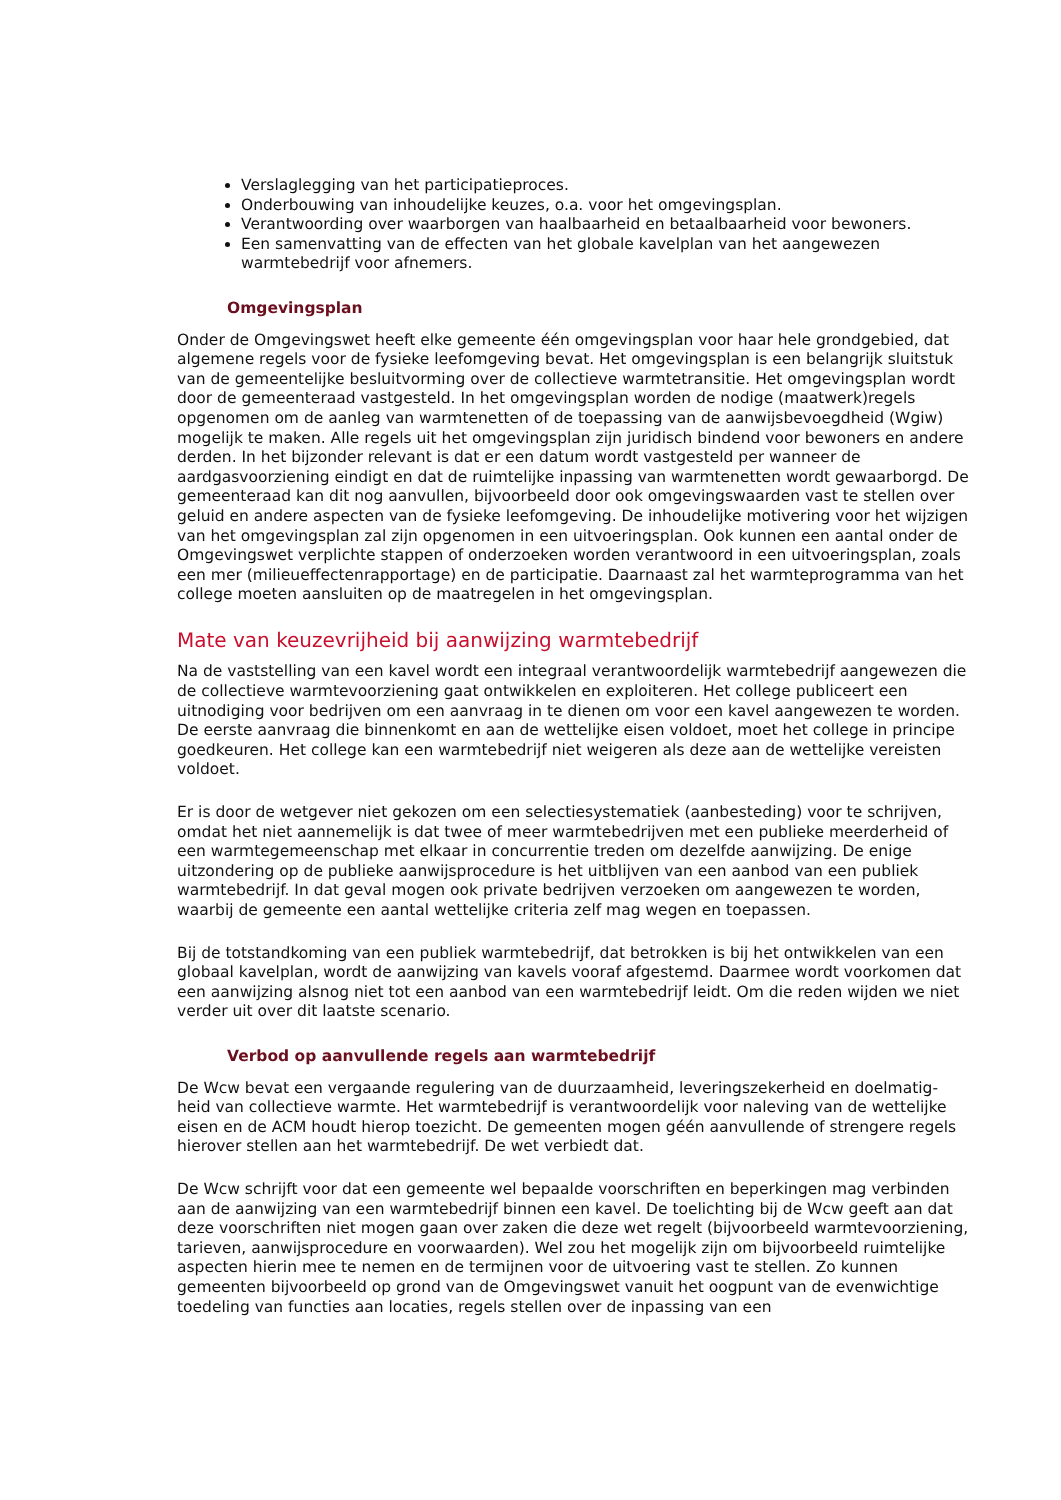Verslaglegging van het participatieproces.
Onderbouwing van inhoudelijke keuzes, o.a. voor het omgevingsplan.
Verantwoording over waarborgen van haalbaarheid en betaalbaarheid voor bewoners.
Een samenvatting van de effecten van het globale kavelplan van het aangewezen warmtebedrijf voor afnemers.
Omgevingsplan
Onder de Omgevingswet heeft elke gemeente één omgevingsplan voor haar hele grondgebied, dat algemene regels voor de fysieke leefomgeving bevat. Het omgevingsplan is een belangrijk sluitstuk van de gemeentelijke besluitvorming over de collectieve warmtetransitie. Het omgevingsplan wordt door de gemeenteraad vastgesteld. In het omgevingsplan worden de nodige (maatwerk)regels opgenomen om de aanleg van warmtenetten of de toepassing van de aanwijsbevoegdheid (Wgiw) mogelijk te maken. Alle regels uit het omgevingsplan zijn juridisch bindend voor bewoners en andere derden. In het bijzonder relevant is dat er een datum wordt vastgesteld per wanneer de aardgasvoorziening eindigt en dat de ruimtelijke inpassing van warmtenetten wordt gewaarborgd. De gemeenteraad kan dit nog aanvullen, bijvoorbeeld door ook omgevingswaarden vast te stellen over geluid en andere aspecten van de fysieke leefomgeving. De inhoudelijke motivering voor het wijzigen van het omgevingsplan zal zijn opgenomen in een uitvoeringsplan. Ook kunnen een aantal onder de Omgevingswet verplichte stappen of onderzoeken worden verantwoord in een uitvoeringsplan, zoals een mer (milieueffectenrapportage) en de participatie. Daarnaast zal het warmteprogramma van het college moeten aansluiten op de maatregelen in het omgevingsplan.
Mate van keuzevrijheid bij aanwijzing warmtebedrijf
Na de vaststelling van een kavel wordt een integraal verantwoordelijk warmtebedrijf aangewezen die de collectieve warmtevoorziening gaat ontwikkelen en exploiteren. Het college publiceert een uitnodiging voor bedrijven om een aanvraag in te dienen om voor een kavel aangewezen te worden. De eerste aanvraag die binnenkomt en aan de wettelijke eisen voldoet, moet het college in principe goedkeuren. Het college kan een warmtebedrijf niet weigeren als deze aan de wettelijke vereisten voldoet.
Er is door de wetgever niet gekozen om een selectiesystematiek (aanbesteding) voor te schrijven, omdat het niet aannemelijk is dat twee of meer warmtebedrijven met een publieke meerderheid of een warmtegemeenschap met elkaar in concurrentie treden om dezelfde aanwijzing. De enige uitzondering op de publieke aanwijsprocedure is het uitblijven van een aanbod van een publiek warmtebedrijf. In dat geval mogen ook private bedrijven verzoeken om aangewezen te worden, waarbij de gemeente een aantal wettelijke criteria zelf mag wegen en toepassen.
Bij de totstandkoming van een publiek warmtebedrijf, dat betrokken is bij het ontwikkelen van een globaal kavelplan, wordt de aanwijzing van kavels vooraf afgestemd. Daarmee wordt voorkomen dat een aanwijzing alsnog niet tot een aanbod van een warmtebedrijf leidt. Om die reden wijden we niet verder uit over dit laatste scenario.
Verbod op aanvullende regels aan warmtebedrijf
De Wcw bevat een vergaande regulering van de duurzaamheid, leveringszekerheid en doelmatig-heid van collectieve warmte. Het warmtebedrijf is verantwoordelijk voor naleving van de wettelijke eisen en de ACM houdt hierop toezicht. De gemeenten mogen géén aanvullende of strengere regels hierover stellen aan het warmtebedrijf. De wet verbiedt dat.
De Wcw schrijft voor dat een gemeente wel bepaalde voorschriften en beperkingen mag verbinden aan de aanwijzing van een warmtebedrijf binnen een kavel. De toelichting bij de Wcw geeft aan dat deze voorschriften niet mogen gaan over zaken die deze wet regelt (bijvoorbeeld warmtevoorziening, tarieven, aanwijsprocedure en voorwaarden). Wel zou het mogelijk zijn om bijvoorbeeld ruimtelijke aspecten hierin mee te nemen en de termijnen voor de uitvoering vast te stellen. Zo kunnen gemeenten bijvoorbeeld op grond van de Omgevingswet vanuit het oogpunt van de evenwichtige toedeling van functies aan locaties, regels stellen over de inpassing van een